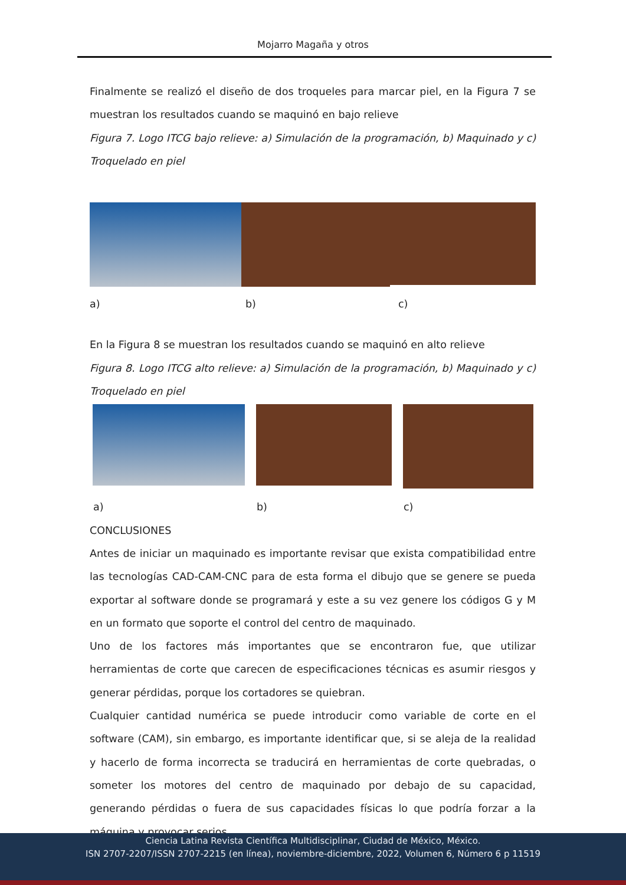Mojarro Magaña y otros
Finalmente se realizó el diseño de dos troqueles para marcar piel, en la Figura 7 se muestran los resultados cuando se maquinó en bajo relieve
Figura 7. Logo ITCG bajo relieve: a) Simulación de la programación, b) Maquinado y c) Troquelado en piel
a) b) c)
En la Figura 8 se muestran los resultados cuando se maquinó en alto relieve
Figura 8. Logo ITCG alto relieve: a) Simulación de la programación, b) Maquinado y c) Troquelado en piel
a) b) c)
CONCLUSIONES
Antes de iniciar un maquinado es importante revisar que exista compatibilidad entre las tecnologías CAD-CAM-CNC para de esta forma el dibujo que se genere se pueda exportar al software donde se programará y este a su vez genere los códigos G y M en un formato que soporte el control del centro de maquinado.
Uno de los factores más importantes que se encontraron fue, que utilizar herramientas de corte que carecen de especificaciones técnicas es asumir riesgos y generar pérdidas, porque los cortadores se quiebran.
Cualquier cantidad numérica se puede introducir como variable de corte en el software (CAM), sin embargo, es importante identificar que, si se aleja de la realidad y hacerlo de forma incorrecta se traducirá en herramientas de corte quebradas, o someter los motores del centro de maquinado por debajo de su capacidad, generando pérdidas o fuera de sus capacidades físicas lo que podría forzar a la máquina y provocar serios
Ciencia Latina Revista Científica Multidisciplinar, Ciudad de México, México.
ISN 2707-2207/ISSN 2707-2215 (en línea), noviembre-diciembre, 2022, Volumen 6, Número 6 p 11519